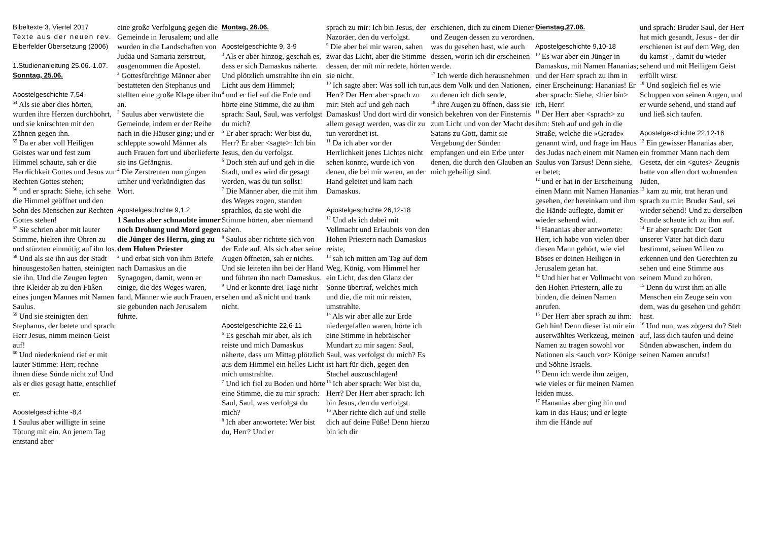Bibeltexte 3. Viertel 2017
Texte aus der neuen rev.
Elberfelder Übersetzung (2006)
1.Studienanleitung 25.06.-1.07.
Sonntag, 25.06.
Apostelgeschichte 7,54-
<sup>54</sup> Als sie aber dies hörten, wurden ihre Herzen durchbohrt, und sie knirschten mit den Zähnen gegen ihn.
<sup>55</sup> Da er aber voll Heiligen Geistes war und fest zum Himmel schaute, sah er die Herrlichkeit Gottes und Jesus zur Rechten Gottes stehen;
<sup>56</sup> und er sprach: Siehe, ich sehe die Himmel geöffnet und den Sohn des Menschen zur Rechten Gottes stehen!
<sup>57</sup> Sie schrien aber mit lauter Stimme, hielten ihre Ohren zu und stürzten einmütig auf ihn los.
<sup>58</sup> Und als sie ihn aus der Stadt hinausgestoßen hatten, steinigten sie ihn. Und die Zeugen legten ihre Kleider ab zu den Füßen eines jungen Mannes mit Namen Saulus.
<sup>59</sup> Und sie steinigten den Stephanus, der betete und sprach: Herr Jesus, nimm meinen Geist auf!
<sup>60</sup> Und niederkniend rief er mit lauter Stimme: Herr, rechne ihnen diese Sünde nicht zu! Und als er dies gesagt hatte, entschlief er.
Apostelgeschichte -8,4
1 Saulus aber willigte in seine Tötung mit ein. An jenem Tag entstand aber
eine große Verfolgung gegen die Gemeinde in Jerusalem; und alle wurden in die Landschaften von Judäa und Samaria zerstreut, ausgenommen die Apostel.
<sup>2</sup> Gottesfürchtige Männer aber bestatteten den Stephanus und stellten eine große Klage über ihn an.
<sup>3</sup> Saulus aber verwüstete die Gemeinde, indem er der Reihe nach in die Häuser ging; und er schleppte sowohl Männer als auch Frauen fort und überlieferte sie ins Gefängnis.
<sup>4</sup> Die Zerstreuten nun gingen umher und verkündigten das Wort.
Apostelgeschichte 9,1.2
1 Saulus aber schnaubte immer noch Drohung und Mord gegen die Jünger des Herrn, ging zu dem Hohen Priester
<sup>2</sup> und erbat sich von ihm Briefe nach Damaskus an die Synagogen, damit, wenn er einige, die des Weges waren, fand, Männer wie auch Frauen, er sie gebunden nach Jerusalem führte.
Montag, 26.06.
Apostelgeschichte 9, 3-9
<sup>3</sup> Als er aber hinzog, geschah es, dass er sich Damaskus näherte. Und plötzlich umstrahlte ihn ein Licht aus dem Himmel;
<sup>4</sup> und er fiel auf die Erde und hörte eine Stimme, die zu ihm sprach: Saul, Saul, was verfolgst du mich?
<sup>5</sup> Er aber sprach: Wer bist du, Herr? Er aber <sagte>: Ich bin Jesus, den du verfolgst.
<sup>6</sup> Doch steh auf und geh in die Stadt, und es wird dir gesagt werden, was du tun sollst!
<sup>7</sup> Die Männer aber, die mit ihm des Weges zogen, standen sprachlos, da sie wohl die Stimme hörten, aber niemand sahen.
<sup>8</sup> Saulus aber richtete sich von der Erde auf. Als sich aber seine Augen öffneten, sah er nichts. Und sie leiteten ihn bei der Hand und führten ihn nach Damaskus.
<sup>9</sup> Und er konnte drei Tage nicht sehen und aß nicht und trank nicht.
Apostelgeschichte 22,6-11
<sup>6</sup> Es geschah mir aber, als ich reiste und mich Damaskus näherte, dass um Mittag plötzlich aus dem Himmel ein helles Licht mich umstrahlte.
<sup>7</sup> Und ich fiel zu Boden und hörte eine Stimme, die zu mir sprach: Saul, Saul, was verfolgst du mich?
<sup>8</sup> Ich aber antwortete: Wer bist du, Herr? Und er
sprach zu mir: Ich bin Jesus, der Nazoräer, den du verfolgst.
<sup>9</sup> Die aber bei mir waren, sahen zwar das Licht, aber die Stimme dessen, der mit mir redete, hörten sie nicht.
<sup>10</sup> Ich sagte aber: Was soll ich tun, Herr? Der Herr aber sprach zu mir: Steh auf und geh nach Damaskus! Und dort wird dir von allem gesagt werden, was dir zu tun verordnet ist.
<sup>11</sup> Da ich aber vor der Herrlichkeit jenes Lichtes nicht sehen konnte, wurde ich von denen, die bei mir waren, an der Hand geleitet und kam nach Damaskus.
Apostelgeschichte 26,12-18
<sup>12</sup> Und als ich dabei mit Vollmacht und Erlaubnis von den Hohen Priestern nach Damaskus reiste,
<sup>13</sup> sah ich mitten am Tag auf dem Weg, König, vom Himmel her ein Licht, das den Glanz der Sonne übertraf, welches mich und die, die mit mir reisten, umstrahlte.
<sup>14</sup> Als wir aber alle zur Erde niedergefallen waren, hörte ich eine Stimme in hebräischer Mundart zu mir sagen: Saul, Saul, was verfolgst du mich? Es ist hart für dich, gegen den Stachel auszuschlagen!
<sup>15</sup> Ich aber sprach: Wer bist du, Herr? Der Herr aber sprach: Ich bin Jesus, den du verfolgst.
<sup>16</sup> Aber richte dich auf und stelle dich auf deine Füße! Denn hierzu bin ich dir
erschienen, dich zu einem Diener und Zeugen dessen zu verordnen, was du gesehen hast, wie auch dessen, worin ich dir erscheinen werde.
<sup>17</sup> Ich werde dich herausnehmen aus dem Volk und den Nationen, zu denen ich dich sende,
<sup>18</sup> ihre Augen zu öffnen, dass sie sich bekehren von der Finsternis zum Licht und von der Macht des Satans zu Gott, damit sie Vergebung der Sünden empfangen und ein Erbe unter denen, die durch den Glauben an mich geheiligt sind.
Dienstag,27.06.
Apostelgeschichte 9,10-18
<sup>10</sup> Es war aber ein Jünger in Damaskus, mit Namen Hananias; und der Herr sprach zu ihm in einer Erscheinung: Hananias! Er aber sprach: Siehe, <hier bin> ich, Herr!
<sup>11</sup> Der Herr aber <sprach> zu ihm: Steh auf und geh in die Straße, welche die »Gerade« genannt wird, und frage im Haus des Judas nach einem mit Namen Saulus von Tarsus! Denn siehe, er betet;
<sup>12</sup> und er hat in der Erscheinung einen Mann mit Namen Hananias gesehen, der hereinkam und ihm die Hände auflegte, damit er wieder sehend wird.
<sup>13</sup> Hananias aber antwortete: Herr, ich habe von vielen über diesen Mann gehört, wie viel Böses er deinen Heiligen in Jerusalem getan hat.
<sup>14</sup> Und hier hat er Vollmacht von den Hohen Priestern, alle zu binden, die deinen Namen anrufen.
<sup>15</sup> Der Herr aber sprach zu ihm: Geh hin! Denn dieser ist mir ein auserwähltes Werkzeug, meinen Namen zu tragen sowohl vor Nationen als <auch vor> Könige und Söhne Israels.
<sup>16</sup> Denn ich werde ihm zeigen, wie vieles er für meinen Namen leiden muss.
<sup>17</sup> Hananias aber ging hin und kam in das Haus; und er legte ihm die Hände auf
und sprach: Bruder Saul, der Herr hat mich gesandt, Jesus - der dir erschienen ist auf dem Weg, den du kamst -, damit du wieder sehend und mit Heiligem Geist erfüllt wirst.
<sup>18</sup> Und sogleich fiel es wie Schuppen von seinen Augen, und er wurde sehend, und stand auf und ließ sich taufen.
Apostelgeschichte 22,12-16
<sup>12</sup> Ein gewisser Hananias aber, ein frommer Mann nach dem Gesetz, der ein <gutes> Zeugnis hatte von allen dort wohnenden Juden,
<sup>13</sup> kam zu mir, trat heran und sprach zu mir: Bruder Saul, sei wieder sehend! Und zu derselben Stunde schaute ich zu ihm auf.
<sup>14</sup> Er aber sprach: Der Gott unserer Väter hat dich dazu bestimmt, seinen Willen zu erkennen und den Gerechten zu sehen und eine Stimme aus seinem Mund zu hören.
<sup>15</sup> Denn du wirst ihm an alle Menschen ein Zeuge sein von dem, was du gesehen und gehört hast.
<sup>16</sup> Und nun, was zögerst du? Steh auf, lass dich taufen und deine Sünden abwaschen, indem du seinen Namen anrufst!